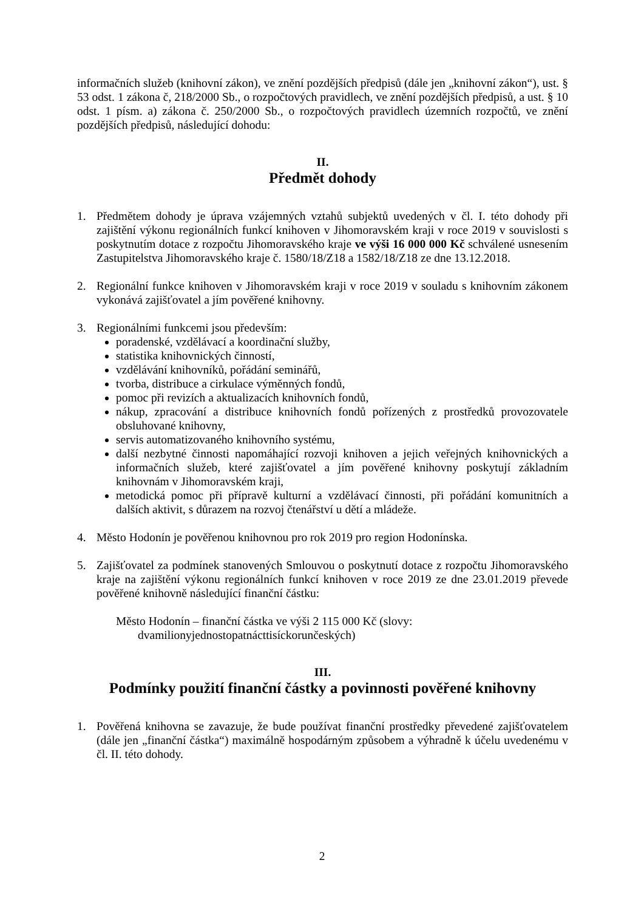informačních služeb (knihovní zákon), ve znění pozdějších předpisů (dále jen „knihovní zákon“), ust. § 53 odst. 1 zákona č, 218/2000 Sb., o rozpočtových pravidlech, ve znění pozdějších předpisů, a ust. § 10 odst. 1 písm. a) zákona č. 250/2000 Sb., o rozpočtových pravidlech územních rozpočtů, ve znění pozdějších předpisů, následující dohodu:
II.
Předmět dohody
1. Předmětem dohody je úprava vzájemných vztahů subjektů uvedených v čl. I. této dohody při zajištění výkonu regionálních funkcí knihoven v Jihomoravském kraji v roce 2019 v souvislosti s poskytnutím dotace z rozpočtu Jihomoravského kraje ve výši 16 000 000 Kč schválené usnesením Zastupitelstva Jihomoravského kraje č. 1580/18/Z18 a 1582/18/Z18 ze dne 13.12.2018.
2. Regionální funkce knihoven v Jihomoravském kraji v roce 2019 v souladu s knihovním zákonem vykonává zajišťovatel a jím pověřené knihovny.
3. Regionálními funkcemi jsou především:
poradenské, vzdělávací a koordinační služby,
statistika knihovnických činností,
vzdělávání knihovníků, pořádání seminářů,
tvorba, distribuce a cirkulace výměnných fondů,
pomoc při revizích a aktualizacích knihovních fondů,
nákup, zpracování a distribuce knihovních fondů pořízených z prostředků provozovatele obsluhované knihovny,
servis automatizovaného knihovního systému,
další nezbytné činnosti napomáhající rozvoji knihoven a jejich veřejných knihovnických a informačních služeb, které zajišťovatel a jím pověřené knihovny poskytují základním knihovnám v Jihomoravském kraji,
metodická pomoc při přípravě kulturní a vzdělávací činnosti, při pořádání komunitních a dalších aktivit, s důrazem na rozvoj čtenářství u dětí a mládeže.
4. Město Hodonín je pověřenou knihovnou pro rok 2019 pro region Hodonínska.
5. Zajišťovatel za podmínek stanovených Smlouvou o poskytnutí dotace z rozpočtu Jihomoravského kraje na zajištění výkonu regionálních funkcí knihoven v roce 2019 ze dne 23.01.2019 převede pověřené knihovně následující finanční částku:
Město Hodonín – finanční částka ve výši 2 115 000 Kč (slovy:
dvamilionyjednostopatnácttisíckorunčeských)
III.
Podmínky použití finanční částky a povinnosti pověřené knihovny
1. Pověřená knihovna se zavazuje, že bude používat finanční prostředky převedené zajišťovatelem (dále jen „finanční částka“) maximálně hospodárným způsobem a výhradně k účelu uvedenému v čl. II. této dohody.
2